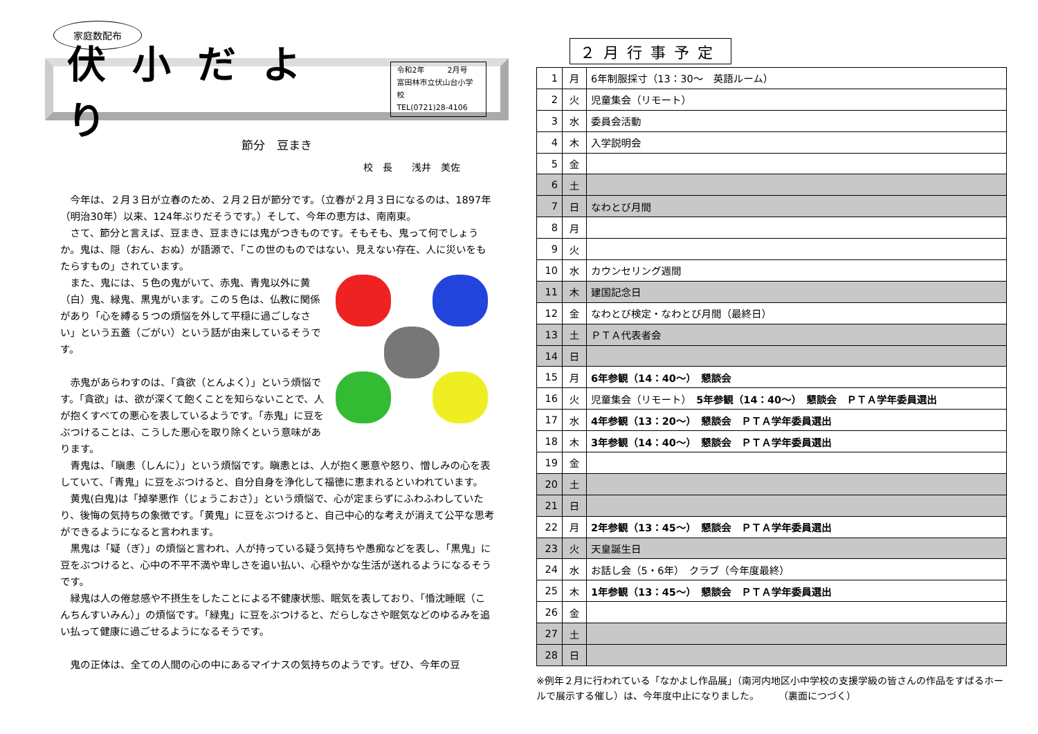家庭数配布
伏小だより
令和2年　　　2月号
富田林市立伏山台小学校
TEL(0721)28-4106
節分　豆まき
校　長　　浅井　美佐
　今年は、２月３日が立春のため、２月２日が節分です。（立春が２月３日になるのは、1897年（明治30年）以来、124年ぶりだそうです。）そして、今年の恵方は、南南東。
　さて、節分と言えば、豆まき、豆まきには鬼がつきものです。そもそも、鬼って何でしょうか。鬼は、隠（おん、おぬ）が語源で、「この世のものではない、見えない存在、人に災いをもたらすもの」されています。
　また、鬼には、５色の鬼がいて、赤鬼、青鬼以外に黄（白）鬼、緑鬼、黒鬼がいます。この５色は、仏教に関係があり「心を縛る５つの煩悩を外して平穏に過ごしなさい」という五蓋（ごがい）という話が由来しているそうです。
　赤鬼があらわすのは、「貪欲（とんよく）」という煩悩です。「貪欲」は、欲が深くて飽くことを知らないことで、人が抱くすべての悪心を表しているようです。「赤鬼」に豆をぶつけることは、こうした悪心を取り除くという意味があります。
　青鬼は、「瞋恚（しんに）」という煩悩です。瞋恚とは、人が抱く悪意や怒り、憎しみの心を表していて、「青鬼」に豆をぶつけると、自分自身を浄化して福徳に恵まれるといわれています。
　黄鬼(白鬼)は「掉挙悪作（じょうこおさ）」という煩悩で、心が定まらずにふわふわしていたり、後悔の気持ちの象徴です。「黄鬼」に豆をぶつけると、自己中心的な考えが消えて公平な思考ができるようになると言われます。
　黒鬼は「疑（ぎ）」の煩悩と言われ、人が持っている疑う気持ちや愚痴などを表し、「黒鬼」に豆をぶつけると、心中の不平不満や卑しさを追い払い、心穏やかな生活が送れるようになるそうです。
　緑鬼は人の倦怠感や不摂生をしたことによる不健康状態、眠気を表しており、「惛沈睡眠（こんちんすいみん）」の煩悩です。「緑鬼」に豆をぶつけると、だらしなさや眠気などのゆるみを追い払って健康に過ごせるようになるそうです。
　鬼の正体は、全ての人間の心の中にあるマイナスの気持ちのようです。ぜひ、今年の豆
２月行事予定
| 1 | 月 | 6年制服採寸（13：30～ 英語ルーム） |
| 2 | 火 | 児童集会（リモート） |
| 3 | 水 | 委員会活動 |
| 4 | 木 | 入学説明会 |
| 5 | 金 | |
| 6 | 土 | |
| 7 | 日 | なわとび月間 |
| 8 | 月 | |
| 9 | 火 | |
| 10 | 水 | カウンセリング週間 |
| 11 | 木 | 建国記念日 |
| 12 | 金 | なわとび検定・なわとび月間（最終日） |
| 13 | 土 | ＰＴＡ代表者会 |
| 14 | 日 | |
| 15 | 月 | 6年参観（14：40～） 懇談会 |
| 16 | 火 | 児童集会（リモート） 5年参観（14：40～） 懇談会 ＰＴＡ学年委員選出 |
| 17 | 水 | 4年参観（13：20～） 懇談会 ＰＴＡ学年委員選出 |
| 18 | 木 | 3年参観（14：40～） 懇談会 ＰＴＡ学年委員選出 |
| 19 | 金 | |
| 20 | 土 | |
| 21 | 日 | |
| 22 | 月 | 2年参観（13：45～） 懇談会 ＰＴＡ学年委員選出 |
| 23 | 火 | 天皇誕生日 |
| 24 | 水 | お話し会（5・6年） クラブ（今年度最終） |
| 25 | 木 | 1年参観（13：45～） 懇談会 ＰＴＡ学年委員選出 |
| 26 | 金 | |
| 27 | 土 | |
| 28 | 日 | |
※例年２月に行われている「なかよし作品展」（南河内地区小中学校の支援学級の皆さんの作品をすばるホールで展示する催し）は、今年度中止になりました。　　　（裏面につづく）